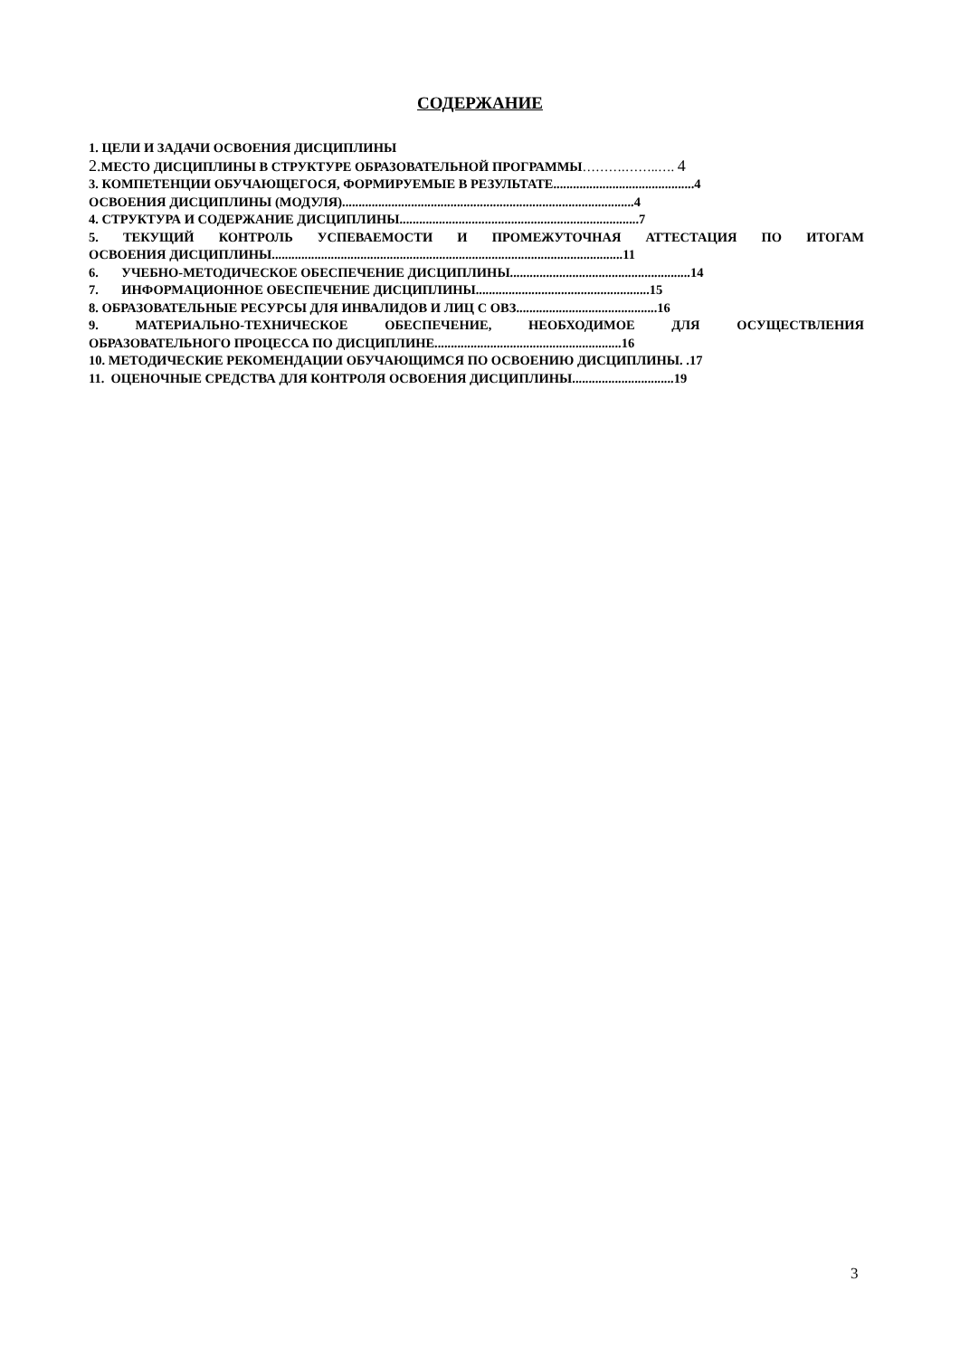СОДЕРЖАНИЕ
1. ЦЕЛИ И ЗАДАЧИ ОСВОЕНИЯ ДИСЦИПЛИНЫ
2. МЕСТО ДИСЦИПЛИНЫ В СТРУКТУРЕ ОБРАЗОВАТЕЛЬНОЙ ПРОГРАММЫ……….……..…. 4
3. КОМПЕТЕНЦИИ ОБУЧАЮЩЕГОСЯ, ФОРМИРУЕМЫЕ В РЕЗУЛЬТАТЕ...........................................4
ОСВОЕНИЯ ДИСЦИПЛИНЫ (МОДУЛЯ).........................................................................................4
4. СТРУКТУРА И СОДЕРЖАНИЕ ДИСЦИПЛИНЫ.........................................................................7
5. ТЕКУЩИЙ КОНТРОЛЬ УСПЕВАЕМОСТИ И ПРОМЕЖУТОЧНАЯ АТТЕСТАЦИЯ ПО ИТОГАМ
ОСВОЕНИЯ ДИСЦИПЛИНЫ...........................................................................................................11
6. УЧЕБНО-МЕТОДИЧЕСКОЕ ОБЕСПЕЧЕНИЕ ДИСЦИПЛИНЫ.......................................................14
7. ИНФОРМАЦИОННОЕ ОБЕСПЕЧЕНИЕ ДИСЦИПЛИНЫ.....................................................15
8. ОБРАЗОВАТЕЛЬНЫЕ РЕСУРСЫ ДЛЯ ИНВАЛИДОВ И ЛИЦ С ОВЗ...........................................16
9. МАТЕРИАЛЬНО-ТЕХНИЧЕСКОЕ ОБЕСПЕЧЕНИЕ, НЕОБХОДИМОЕ ДЛЯ ОСУЩЕСТВЛЕНИЯ
ОБРАЗОВАТЕЛЬНОГО ПРОЦЕССА ПО ДИСЦИПЛИНЕ.........................................................16
10. МЕТОДИЧЕСКИЕ РЕКОМЕНДАЦИИ ОБУЧАЮЩИМСЯ ПО ОСВОЕНИЮ ДИСЦИПЛИНЫ. .17
11. ОЦЕНОЧНЫЕ СРЕДСТВА ДЛЯ КОНТРОЛЯ ОСВОЕНИЯ ДИСЦИПЛИНЫ...............................19
3